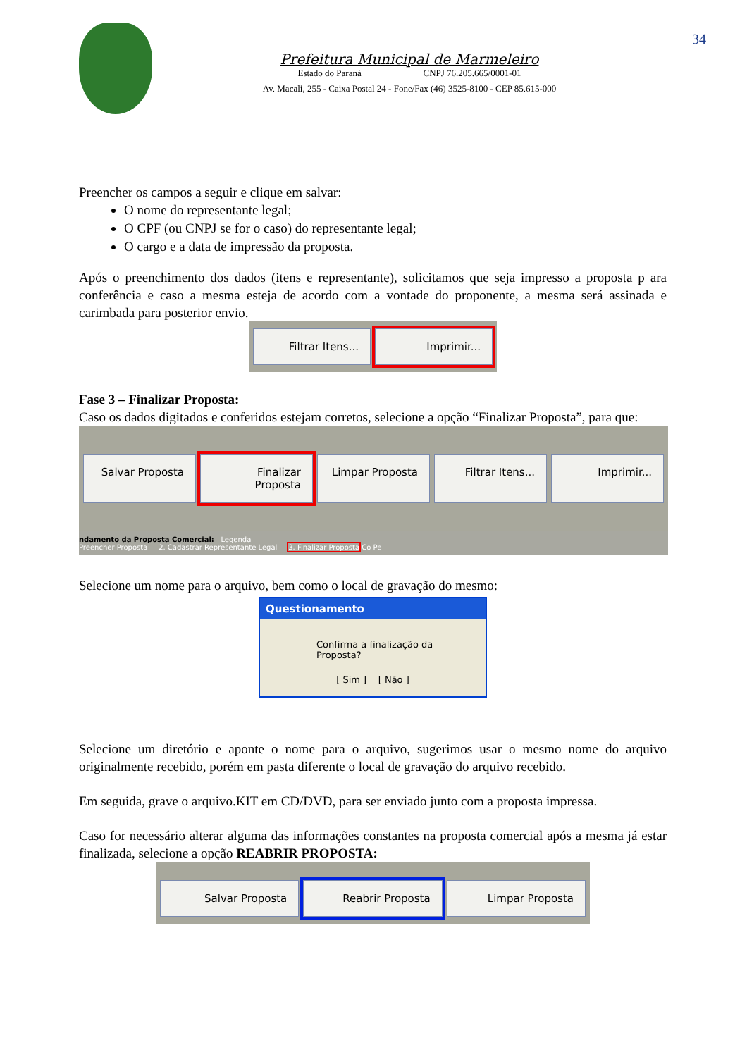34
Prefeitura Municipal de Marmeleiro
Estado do Paraná CNPJ 76.205.665/0001-01
Av. Macali, 255 - Caixa Postal 24 - Fone/Fax (46) 3525-8100 - CEP 85.615-000
Preencher os campos a seguir e clique em salvar:
O nome do representante legal;
O CPF (ou CNPJ se for o caso) do representante legal;
O cargo e a data de impressão da proposta.
Após o preenchimento dos dados (itens e representante), solicitamos que seja impresso a proposta p ara conferência e caso a mesma esteja de acordo com a vontade do proponente, a mesma será assinada e carimbada para posterior envio.
Filtrar Itens... Imprimir...
Fase 3 – Finalizar Proposta:
Caso os dados digitados e conferidos estejam corretos, selecione a opção “Finalizar Proposta”, para que:
Salvar Proposta Finalizar Proposta Limpar Proposta Filtrar Itens... Imprimir...
ndamento da Proposta Comercial: Legenda
Preencher Proposta 2. Cadastrar Representante Legal 3. Finalizar Proposta Co Pe
Selecione um nome para o arquivo, bem como o local de gravação do mesmo:
Questionamento
Confirma a finalização da Proposta?
[ Sim ] [ Não ]
Selecione um diretório e aponte o nome para o arquivo, sugerimos usar o mesmo nome do arquivo originalmente recebido, porém em pasta diferente o local de gravação do arquivo recebido.
Em seguida, grave o arquivo.KIT em CD/DVD, para ser enviado junto com a proposta impressa.
Caso for necessário alterar alguma das informações constantes na proposta comercial após a mesma já estar finalizada, selecione a opção REABRIR PROPOSTA:
Salvar Proposta Reabrir Proposta Limpar Proposta